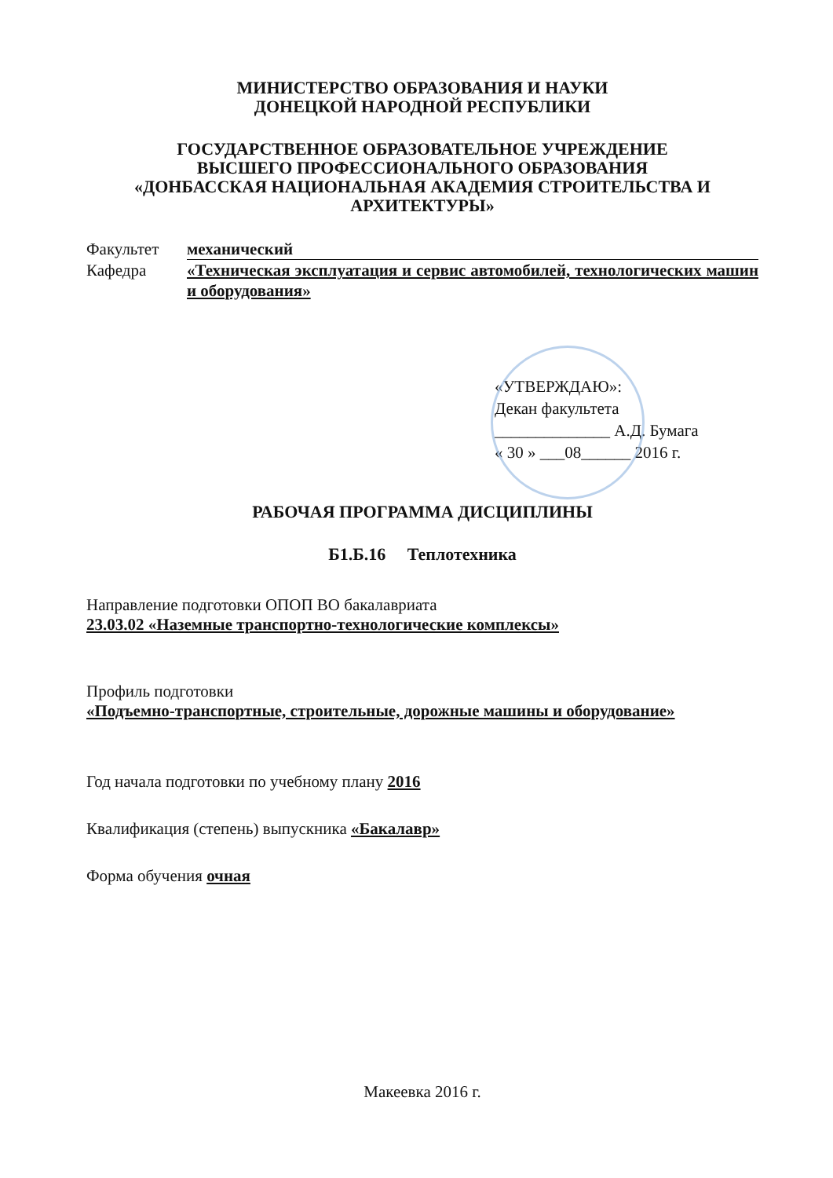МИНИСТЕРСТВО ОБРАЗОВАНИЯ И НАУКИ
ДОНЕЦКОЙ НАРОДНОЙ РЕСПУБЛИКИ
ГОСУДАРСТВЕННОЕ ОБРАЗОВАТЕЛЬНОЕ УЧРЕЖДЕНИЕ
ВЫСШЕГО ПРОФЕССИОНАЛЬНОГО ОБРАЗОВАНИЯ
«ДОНБАССКАЯ НАЦИОНАЛЬНАЯ АКАДЕМИЯ СТРОИТЕЛЬСТВА И АРХИТЕКТУРЫ»
Факультет механический
Кафедра «Техническая эксплуатация и сервис автомобилей, технологических машин и оборудования»
«УТВЕРЖДАЮ»:
Декан факультета
______________ А.Д. Бумага
« 30 » ___08______ 2016 г.
РАБОЧАЯ ПРОГРАММА ДИСЦИПЛИНЫ
Б1.Б.16 Теплотехника
Направление подготовки ОПОП ВО бакалавриата
23.03.02 «Наземные транспортно-технологические комплексы»
Профиль подготовки
«Подъемно-транспортные, строительные, дорожные машины и оборудование»
Год начала подготовки по учебному плану 2016
Квалификация (степень) выпускника «Бакалавр»
Форма обучения очная
Макеевка 2016 г.